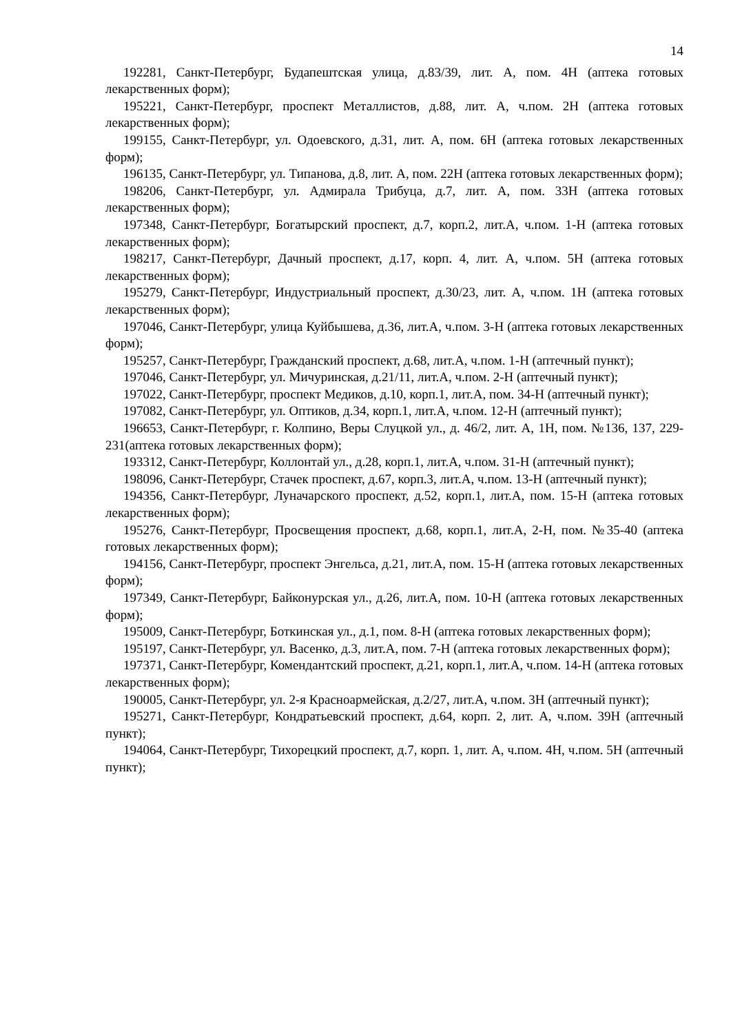14
192281, Санкт-Петербург, Будапештская улица, д.83/39, лит. А, пом. 4Н (аптека готовых лекарственных форм);
195221, Санкт-Петербург, проспект Металлистов, д.88, лит. А, ч.пом. 2Н (аптека готовых лекарственных форм);
199155, Санкт-Петербург, ул. Одоевского, д.31, лит. А, пом. 6Н (аптека готовых лекарственных форм);
196135, Санкт-Петербург, ул. Типанова, д.8, лит. А, пом. 22Н (аптека готовых лекарственных форм);
198206, Санкт-Петербург, ул. Адмирала Трибуца, д.7, лит. А, пом. 33Н (аптека готовых лекарственных форм);
197348, Санкт-Петербург, Богатырский проспект, д.7, корп.2, лит.А, ч.пом. 1-Н (аптека готовых лекарственных форм);
198217, Санкт-Петербург, Дачный проспект, д.17, корп. 4, лит. А, ч.пом. 5Н (аптека готовых лекарственных форм);
195279, Санкт-Петербург, Индустриальный проспект, д.30/23, лит. А, ч.пом. 1Н (аптека готовых лекарственных форм);
197046, Санкт-Петербург, улица Куйбышева, д.36, лит.А, ч.пом. 3-Н (аптека готовых лекарственных форм);
195257, Санкт-Петербург, Гражданский проспект, д.68, лит.А, ч.пом. 1-Н (аптечный пункт);
197046, Санкт-Петербург, ул. Мичуринская, д.21/11, лит.А, ч.пом. 2-Н (аптечный пункт);
197022, Санкт-Петербург, проспект Медиков, д.10, корп.1, лит.А, пом. 34-Н (аптечный пункт);
197082, Санкт-Петербург, ул. Оптиков, д.34, корп.1, лит.А, ч.пом. 12-Н (аптечный пункт);
196653, Санкт-Петербург, г. Колпино, Веры Слуцкой ул., д. 46/2, лит. А, 1Н, пом. №136, 137, 229-231(аптека готовых лекарственных форм);
193312, Санкт-Петербург, Коллонтай ул., д.28, корп.1, лит.А, ч.пом. 31-Н (аптечный пункт);
198096, Санкт-Петербург, Стачек проспект, д.67, корп.3, лит.А, ч.пом. 13-Н (аптечный пункт);
194356, Санкт-Петербург, Луначарского проспект, д.52, корп.1, лит.А, пом. 15-Н (аптека готовых лекарственных форм);
195276, Санкт-Петербург, Просвещения проспект, д.68, корп.1, лит.А, 2-Н, пом. №35-40 (аптека готовых лекарственных форм);
194156, Санкт-Петербург, проспект Энгельса, д.21, лит.А, пом. 15-Н (аптека готовых лекарственных форм);
197349, Санкт-Петербург, Байконурская ул., д.26, лит.А, пом. 10-Н (аптека готовых лекарственных форм);
195009, Санкт-Петербург, Боткинская ул., д.1, пом. 8-Н (аптека готовых лекарственных форм);
195197, Санкт-Петербург, ул. Васенко, д.3, лит.А, пом. 7-Н (аптека готовых лекарственных форм);
197371, Санкт-Петербург, Комендантский проспект, д.21, корп.1, лит.А, ч.пом. 14-Н (аптека готовых лекарственных форм);
190005, Санкт-Петербург, ул. 2-я Красноармейская, д.2/27, лит.А, ч.пом. 3Н (аптечный пункт);
195271, Санкт-Петербург, Кондратьевский проспект, д.64, корп. 2, лит. А, ч.пом. 39Н (аптечный пункт);
194064, Санкт-Петербург, Тихорецкий проспект, д.7, корп. 1, лит. А, ч.пом. 4Н, ч.пом. 5Н (аптечный пункт);